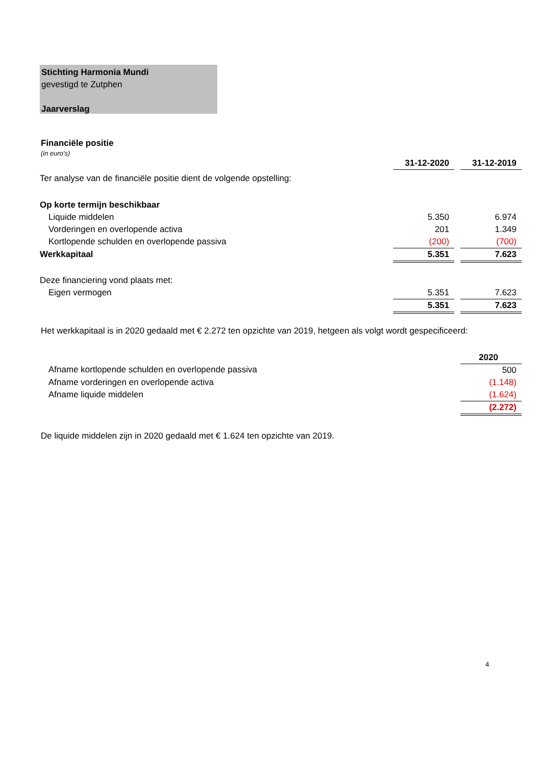Stichting Harmonia Mundi
gevestigd te Zutphen
Jaarverslag
Financiële positie
(in euro's)
| | 31-12-2020 | | 31-12-2019 |
| Ter analyse van de financiële positie dient de volgende opstelling: | | | |
| Op korte termijn beschikbaar | | | |
| Liquide middelen | 5.350 | | 6.974 |
| Vorderingen en overlopende activa | 201 | | 1.349 |
| Kortlopende schulden en overlopende passiva | (200) | | (700) |
| Werkkapitaal | 5.351 | | 7.623 |
| Deze financiering vond plaats met: | | | |
| Eigen vermogen | 5.351 | | 7.623 |
| | 5.351 | | 7.623 |
Het werkkapitaal is in 2020 gedaald met € 2.272 ten opzichte van 2019, hetgeen als volgt wordt gespecificeerd:
| | 2020 |
| Afname kortlopende schulden en overlopende passiva | 500 |
| Afname vorderingen en overlopende activa | (1.148) |
| Afname liquide middelen | (1.624) |
| | (2.272) |
De liquide middelen zijn in 2020 gedaald met € 1.624 ten opzichte van 2019.
4